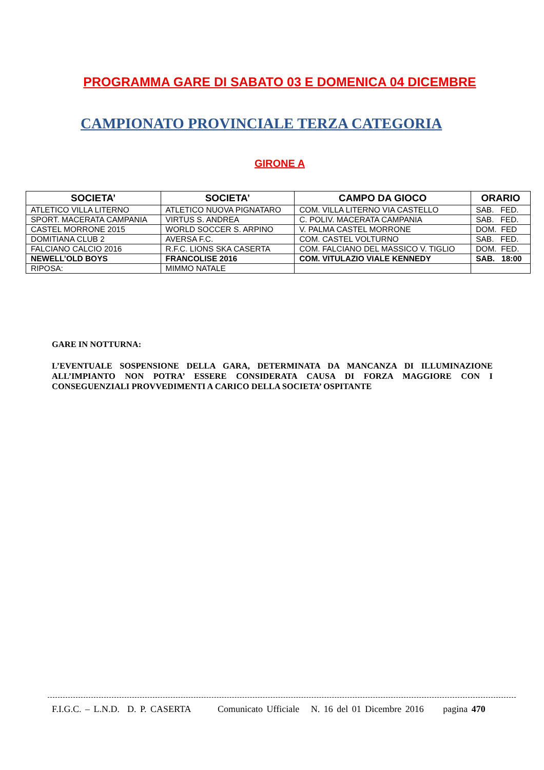PROGRAMMA GARE DI SABATO 03 E DOMENICA 04 DICEMBRE
CAMPIONATO PROVINCIALE TERZA CATEGORIA
GIRONE A
| SOCIETA’ | SOCIETA’ | CAMPO DA GIOCO | ORARIO |
| --- | --- | --- | --- |
| ATLETICO VILLA LITERNO | ATLETICO NUOVA PIGNATARO | COM. VILLA LITERNO VIA CASTELLO | SAB. FED. |
| SPORT. MACERATA CAMPANIA | VIRTUS S. ANDREA | C. POLIV. MACERATA CAMPANIA | SAB. FED. |
| CASTEL MORRONE 2015 | WORLD SOCCER S. ARPINO | V. PALMA CASTEL MORRONE | DOM. FED |
| DOMITIANA CLUB 2 | AVERSA F.C. | COM. CASTEL VOLTURNO | SAB. FED. |
| FALCIANO CALCIO 2016 | R.F.C. LIONS SKA CASERTA | COM. FALCIANO DEL MASSICO V. TIGLIO | DOM. FED. |
| NEWELL’OLD BOYS | FRANCOLISE 2016 | COM. VITULAZIO VIALE KENNEDY | SAB. 18:00 |
| RIPOSA: | MIMMO NATALE | | |
GARE IN NOTTURNA:
L’EVENTUALE SOSPENSIONE DELLA GARA, DETERMINATA DA MANCANZA DI ILLUMINAZIONE ALL’IMPIANTO NON POTRA’ ESSERE CONSIDERATA CAUSA DI FORZA MAGGIORE CON I CONSEGUENZIALI PROVVEDIMENTI A CARICO DELLA SOCIETA’ OSPITANTE
F.I.G.C. – L.N.D. D. P. CASERTA Comunicato Ufficiale N. 16 del 01 Dicembre 2016 pagina 470